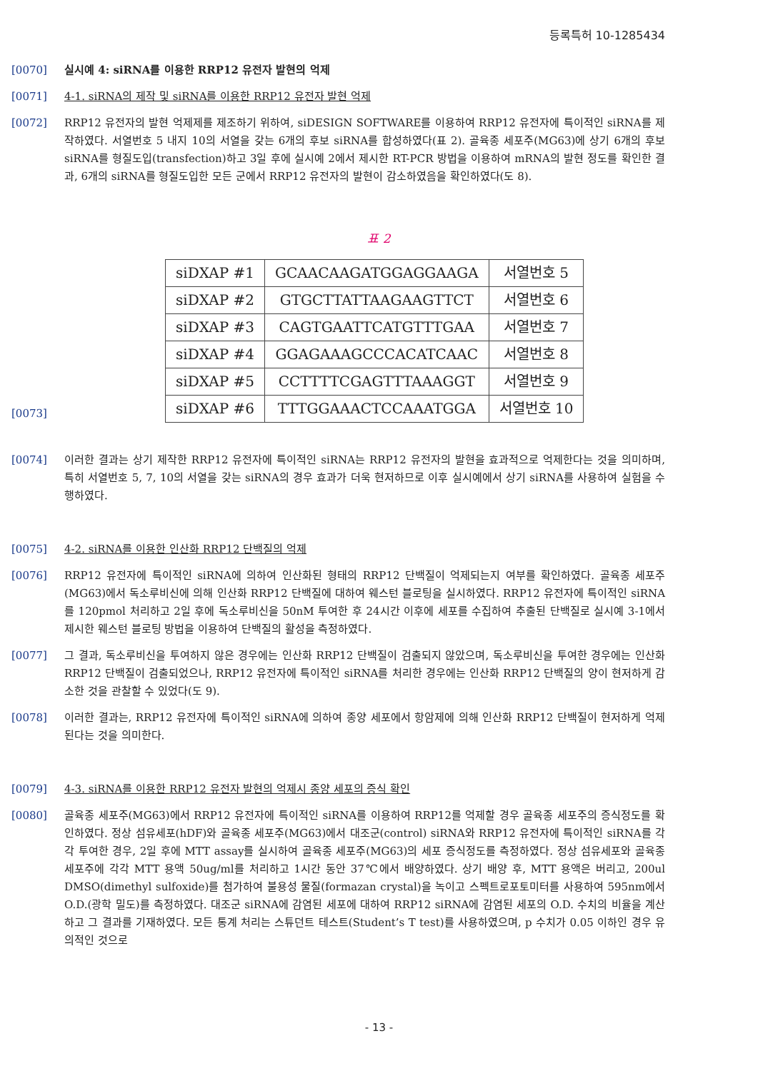등록특허 10-1285434
[0070] 실시예 4: siRNA를 이용한 RRP12 유전자 발현의 억제
[0071] 4-1. siRNA의 제작 및 siRNA를 이용한 RRP12 유전자 발현 억제
[0072] RRP12 유전자의 발현 억제제를 제조하기 위하여, siDESIGN SOFTWARE를 이용하여 RRP12 유전자에 특이적인 siRNA를 제작하였다. 서열번호 5 내지 10의 서열을 갖는 6개의 후보 siRNA를 합성하였다(표 2). 골육종 세포주(MG63)에 상기 6개의 후보 siRNA를 형질도입(transfection)하고 3일 후에 실시예 2에서 제시한 RT-PCR 방법을 이용하여 mRNA의 발현 정도를 확인한 결과, 6개의 siRNA를 형질도입한 모든 군에서 RRP12 유전자의 발현이 감소하였음을 확인하였다(도 8).
표 2
[0073]
| siDXAP #1 | GCAACAAGATGGAGGAAGA | 서열번호 5 |
| siDXAP #2 | GTGCTTATTAAGAAGTTCT | 서열번호 6 |
| siDXAP #3 | CAGTGAATTCATGTTTGAA | 서열번호 7 |
| siDXAP #4 | GGAGAAAGCCCACATCAAC | 서열번호 8 |
| siDXAP #5 | CCTTTTCGAGTTTAAAGGT | 서열번호 9 |
| siDXAP #6 | TTTGGAAACTCCAAATGGA | 서열번호 10 |
[0074] 이러한 결과는 상기 제작한 RRP12 유전자에 특이적인 siRNA는 RRP12 유전자의 발현을 효과적으로 억제한다는 것을 의미하며, 특히 서열번호 5, 7, 10의 서열을 갖는 siRNA의 경우 효과가 더욱 현저하므로 이후 실시예에서 상기 siRNA를 사용하여 실험을 수행하였다.
[0075] 4-2. siRNA를 이용한 인산화 RRP12 단백질의 억제
[0076] RRP12 유전자에 특이적인 siRNA에 의하여 인산화된 형태의 RRP12 단백질이 억제되는지 여부를 확인하였다. 골육종 세포주(MG63)에서 독소루비신에 의해 인산화 RRP12 단백질에 대하여 웨스턴 블로팅을 실시하였다. RRP12 유전자에 특이적인 siRNA를 120pmol 처리하고 2일 후에 독소루비신을 50nM 투여한 후 24시간 이후에 세포를 수집하여 추출된 단백질로 실시예 3-1에서 제시한 웨스턴 블로팅 방법을 이용하여 단백질의 활성을 측정하였다.
[0077] 그 결과, 독소루비신을 투여하지 않은 경우에는 인산화 RRP12 단백질이 검출되지 않았으며, 독소루비신을 투여한 경우에는 인산화 RRP12 단백질이 검출되었으나, RRP12 유전자에 특이적인 siRNA를 처리한 경우에는 인산화 RRP12 단백질의 양이 현저하게 감소한 것을 관찰할 수 있었다(도 9).
[0078] 이러한 결과는, RRP12 유전자에 특이적인 siRNA에 의하여 종양 세포에서 항암제에 의해 인산화 RRP12 단백질이 현저하게 억제된다는 것을 의미한다.
[0079] 4-3. siRNA를 이용한 RRP12 유전자 발현의 억제시 종양 세포의 증식 확인
[0080] 골육종 세포주(MG63)에서 RRP12 유전자에 특이적인 siRNA를 이용하여 RRP12를 억제할 경우 골육종 세포주의 증식정도를 확인하였다. 정상 섬유세포(hDF)와 골육종 세포주(MG63)에서 대조군(control) siRNA와 RRP12 유전자에 특이적인 siRNA를 각각 투여한 경우, 2일 후에 MTT assay를 실시하여 골육종 세포주(MG63)의 세포 증식정도를 측정하였다. 정상 섬유세포와 골육종 세포주에 각각 MTT 용액 50ug/ml를 처리하고 1시간 동안 37℃에서 배양하였다. 상기 배양 후, MTT 용액은 버리고, 200ul DMSO(dimethyl sulfoxide)를 첨가하여 불용성 물질(formazan crystal)을 녹이고 스펙트로포토미터를 사용하여 595nm에서 O.D.(광학 밀도)를 측정하였다. 대조군 siRNA에 감염된 세포에 대하여 RRP12 siRNA에 감염된 세포의 O.D. 수치의 비율을 계산하고 그 결과를 기재하였다. 모든 통계 처리는 스튜던트 테스트(Student’s T test)를 사용하였으며, p 수치가 0.05 이하인 경우 유의적인 것으로
- 13 -